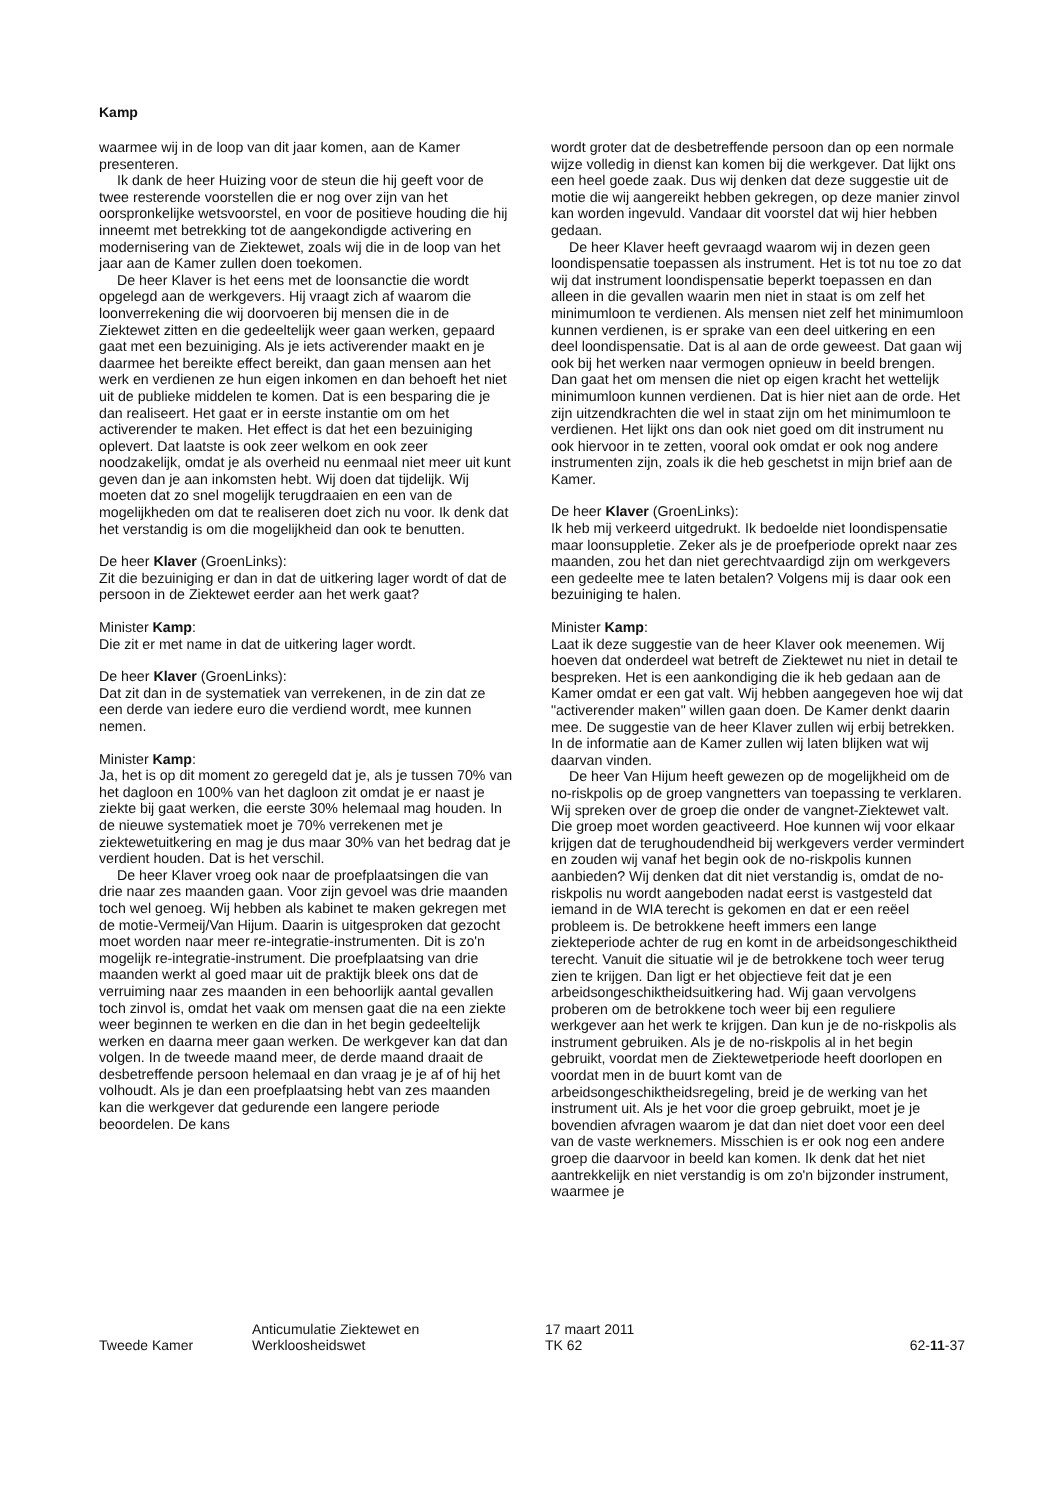Kamp
waarmee wij in de loop van dit jaar komen, aan de Kamer presenteren.
Ik dank de heer Huizing voor de steun die hij geeft voor de twee resterende voorstellen die er nog over zijn van het oorspronkelijke wetsvoorstel, en voor de positieve houding die hij inneemt met betrekking tot de aangekondigde activering en modernisering van de Ziektewet, zoals wij die in de loop van het jaar aan de Kamer zullen doen toekomen.
De heer Klaver is het eens met de loonsanctie die wordt opgelegd aan de werkgevers. Hij vraagt zich af waarom die loonverrekening die wij doorvoeren bij mensen die in de Ziektewet zitten en die gedeeltelijk weer gaan werken, gepaard gaat met een bezuiniging. Als je iets activerender maakt en je daarmee het bereikte effect bereikt, dan gaan mensen aan het werk en verdienen ze hun eigen inkomen en dan behoeft het niet uit de publieke middelen te komen. Dat is een besparing die je dan realiseert. Het gaat er in eerste instantie om om het activerender te maken. Het effect is dat het een bezuiniging oplevert. Dat laatste is ook zeer welkom en ook zeer noodzakelijk, omdat je als overheid nu eenmaal niet meer uit kunt geven dan je aan inkomsten hebt. Wij doen dat tijdelijk. Wij moeten dat zo snel mogelijk terugdraaien en een van de mogelijkheden om dat te realiseren doet zich nu voor. Ik denk dat het verstandig is om die mogelijkheid dan ook te benutten.
De heer Klaver (GroenLinks):
Zit die bezuiniging er dan in dat de uitkering lager wordt of dat de persoon in de Ziektewet eerder aan het werk gaat?
Minister Kamp:
Die zit er met name in dat de uitkering lager wordt.
De heer Klaver (GroenLinks):
Dat zit dan in de systematiek van verrekenen, in de zin dat ze een derde van iedere euro die verdiend wordt, mee kunnen nemen.
Minister Kamp:
Ja, het is op dit moment zo geregeld dat je, als je tussen 70% van het dagloon en 100% van het dagloon zit omdat je er naast je ziekte bij gaat werken, die eerste 30% helemaal mag houden. In de nieuwe systematiek moet je 70% verrekenen met je ziektewetuitkering en mag je dus maar 30% van het bedrag dat je verdient houden. Dat is het verschil.
De heer Klaver vroeg ook naar de proefplaatsingen die van drie naar zes maanden gaan. Voor zijn gevoel was drie maanden toch wel genoeg. Wij hebben als kabinet te maken gekregen met de motie-Vermeij/Van Hijum. Daarin is uitgesproken dat gezocht moet worden naar meer re-integratie-instrumenten. Dit is zo'n mogelijk re-integratie-instrument. Die proefplaatsing van drie maanden werkt al goed maar uit de praktijk bleek ons dat de verruiming naar zes maanden in een behoorlijk aantal gevallen toch zinvol is, omdat het vaak om mensen gaat die na een ziekte weer beginnen te werken en die dan in het begin gedeeltelijk werken en daarna meer gaan werken. De werkgever kan dat dan volgen. In de tweede maand meer, de derde maand draait de desbetreffende persoon helemaal en dan vraag je je af of hij het volhoudt. Als je dan een proefplaatsing hebt van zes maanden kan die werkgever dat gedurende een langere periode beoordelen. De kans
wordt groter dat de desbetreffende persoon dan op een normale wijze volledig in dienst kan komen bij die werkgever. Dat lijkt ons een heel goede zaak. Dus wij denken dat deze suggestie uit de motie die wij aangereikt hebben gekregen, op deze manier zinvol kan worden ingevuld. Vandaar dit voorstel dat wij hier hebben gedaan.
De heer Klaver heeft gevraagd waarom wij in dezen geen loondispensatie toepassen als instrument. Het is tot nu toe zo dat wij dat instrument loondispensatie beperkt toepassen en dan alleen in die gevallen waarin men niet in staat is om zelf het minimumloon te verdienen. Als mensen niet zelf het minimumloon kunnen verdienen, is er sprake van een deel uitkering en een deel loondispensatie. Dat is al aan de orde geweest. Dat gaan wij ook bij het werken naar vermogen opnieuw in beeld brengen. Dan gaat het om mensen die niet op eigen kracht het wettelijk minimumloon kunnen verdienen. Dat is hier niet aan de orde. Het zijn uitzendkrachten die wel in staat zijn om het minimumloon te verdienen. Het lijkt ons dan ook niet goed om dit instrument nu ook hiervoor in te zetten, vooral ook omdat er ook nog andere instrumenten zijn, zoals ik die heb geschetst in mijn brief aan de Kamer.
De heer Klaver (GroenLinks):
Ik heb mij verkeerd uitgedrukt. Ik bedoelde niet loondispensatie maar loonsuppletie. Zeker als je de proefperiode oprekt naar zes maanden, zou het dan niet gerechtvaardigd zijn om werkgevers een gedeelte mee te laten betalen? Volgens mij is daar ook een bezuiniging te halen.
Minister Kamp:
Laat ik deze suggestie van de heer Klaver ook meenemen. Wij hoeven dat onderdeel wat betreft de Ziektewet nu niet in detail te bespreken. Het is een aankondiging die ik heb gedaan aan de Kamer omdat er een gat valt. Wij hebben aangegeven hoe wij dat "activerender maken" willen gaan doen. De Kamer denkt daarin mee. De suggestie van de heer Klaver zullen wij erbij betrekken. In de informatie aan de Kamer zullen wij laten blijken wat wij daarvan vinden.
De heer Van Hijum heeft gewezen op de mogelijkheid om de no-riskpolis op de groep vangnetters van toepassing te verklaren. Wij spreken over de groep die onder de vangnet-Ziektewet valt. Die groep moet worden geactiveerd. Hoe kunnen wij voor elkaar krijgen dat de terughoudendheid bij werkgevers verder vermindert en zouden wij vanaf het begin ook de no-riskpolis kunnen aanbieden? Wij denken dat dit niet verstandig is, omdat de no-riskpolis nu wordt aangeboden nadat eerst is vastgesteld dat iemand in de WIA terecht is gekomen en dat er een reëel probleem is. De betrokkene heeft immers een lange ziekteperiode achter de rug en komt in de arbeidsongeschiktheid terecht. Vanuit die situatie wil je de betrokkene toch weer terug zien te krijgen. Dan ligt er het objectieve feit dat je een arbeidsongeschiktheidsuitkering had. Wij gaan vervolgens proberen om de betrokkene toch weer bij een reguliere werkgever aan het werk te krijgen. Dan kun je de no-riskpolis als instrument gebruiken. Als je de no-riskpolis al in het begin gebruikt, voordat men de Ziektewetperiode heeft doorlopen en voordat men in de buurt komt van de arbeidsongeschiktheidsregeling, breid je de werking van het instrument uit. Als je het voor die groep gebruikt, moet je je bovendien afvragen waarom je dat dan niet doet voor een deel van de vaste werknemers. Misschien is er ook nog een andere groep die daarvoor in beeld kan komen. Ik denk dat het niet aantrekkelijk en niet verstandig is om zo'n bijzonder instrument, waarmee je
Tweede Kamer
Anticumulatie Ziektewet en
Werkloosheidswet
17 maart 2011
TK 62
62-11-37